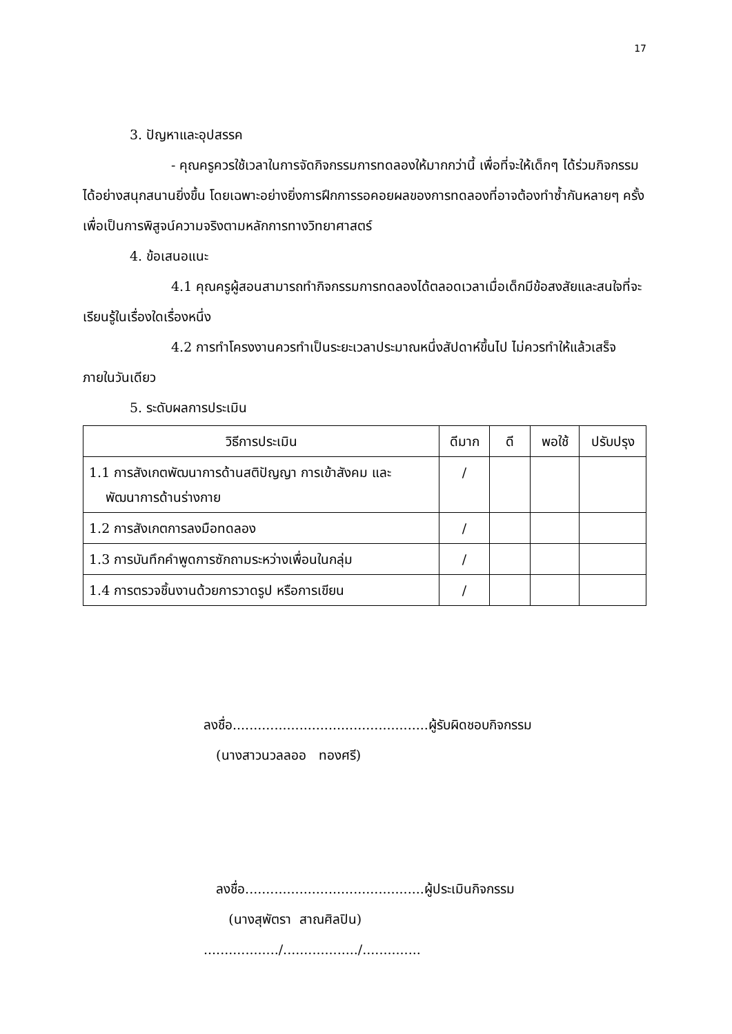17
3. ปัญหาและอุปสรรค
- คุณครูควรใช้เวลาในการจัดกิจกรรมการทดลองให้มากกว่านี้ เพื่อที่จะให้เด็กๆ ได้ร่วมกิจกรรมได้อย่างสนุกสนานยิ่งขึ้น โดยเฉพาะอย่างยิ่งการฝึกการรอคอยผลของการทดลองที่อาจต้องทำซ้ำกันหลายๆ ครั้งเพื่อเป็นการพิสูจน์ความจริงตามหลักการทางวิทยาศาสตร์
4. ข้อเสนอแนะ
4.1 คุณครูผู้สอนสามารถทำกิจกรรมการทดลองได้ตลอดเวลาเมื่อเด็กมีข้อสงสัยและสนใจที่จะเรียนรู้ในเรื่องใดเรื่องหนึ่ง
4.2 การทำโครงงานควรทำเป็นระยะเวลาประมาณหนึ่งสัปดาห์ขึ้นไป ไม่ควรทำให้แล้วเสร็จภายในวันเดียว
5. ระดับผลการประเมิน
| วิธีการประเมิน | ดีมาก | ดี | พอใช้ | ปรับปรุง |
| --- | --- | --- | --- | --- |
| 1.1 การสังเกตพัฒนาการด้านสติปัญญา การเข้าสังคม และ พัฒนาการด้านร่างกาย | / | | | |
| 1.2 การสังเกตการลงมือทดลอง | / | | | |
| 1.3 การบันทึกคำพูดการซักถามระหว่างเพื่อนในกลุ่ม | / | | | |
| 1.4 การตรวจชิ้นงานด้วยการวาดรูป หรือการเขียน | / | | | |
ลงชื่อ...............................................ผู้รับผิดชอบกิจกรรม
(นางสาวนวลลออ ทองศรี)
ลงชื่อ...........................................ผู้ประเมินกิจกรรม
(นางสุพัตรา สาณศิลปิน)
................../................../..............